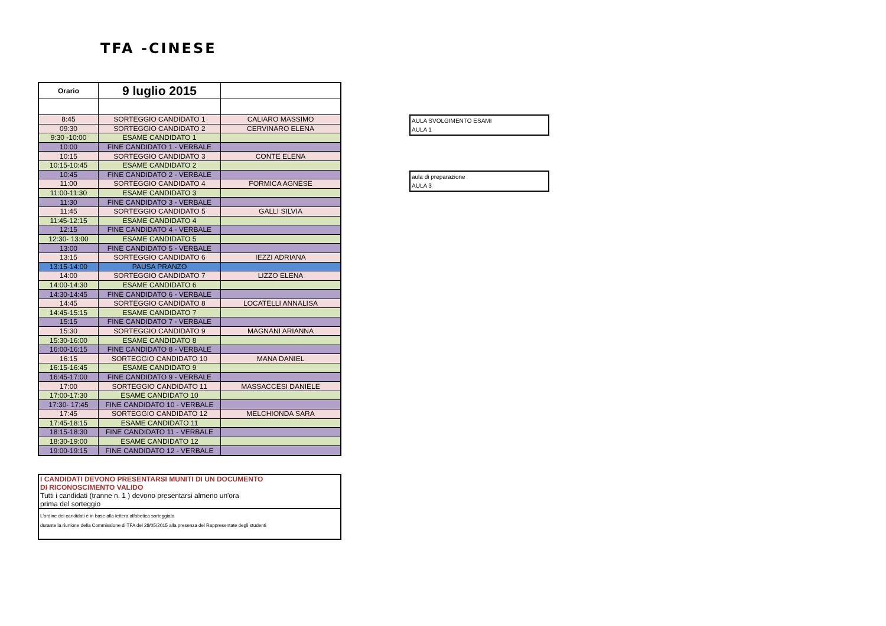TFA -CINESE
| Orario | 9 luglio 2015 | |
| --- | --- | --- |
| 8:45 | SORTEGGIO CANDIDATO 1 | CALIARO MASSIMO |
| 09:30 | SORTEGGIO CANDIDATO 2 | CERVINARO ELENA |
| 9:30 -10:00 | ESAME CANDIDATO 1 | |
| 10:00 | FINE CANDIDATO 1 - VERBALE | |
| 10:15 | SORTEGGIO CANDIDATO 3 | CONTE ELENA |
| 10:15-10:45 | ESAME CANDIDATO 2 | |
| 10:45 | FINE CANDIDATO 2 - VERBALE | |
| 11:00 | SORTEGGIO CANDIDATO 4 | FORMICA AGNESE |
| 11:00-11:30 | ESAME CANDIDATO 3 | |
| 11:30 | FINE CANDIDATO 3 - VERBALE | |
| 11:45 | SORTEGGIO CANDIDATO 5 | GALLI SILVIA |
| 11:45-12:15 | ESAME CANDIDATO 4 | |
| 12:15 | FINE CANDIDATO 4 - VERBALE | |
| 12:30- 13:00 | ESAME CANDIDATO 5 | |
| 13:00 | FINE CANDIDATO 5 - VERBALE | |
| 13:15 | SORTEGGIO CANDIDATO 6 | IEZZI ADRIANA |
| 13:15-14:00 | PAUSA PRANZO | |
| 14:00 | SORTEGGIO CANDIDATO 7 | LIZZO ELENA |
| 14:00-14:30 | ESAME CANDIDATO 6 | |
| 14:30-14:45 | FINE CANDIDATO 6 - VERBALE | |
| 14:45 | SORTEGGIO CANDIDATO 8 | LOCATELLI ANNALISA |
| 14:45-15:15 | ESAME CANDIDATO 7 | |
| 15:15 | FINE CANDIDATO 7 - VERBALE | |
| 15:30 | SORTEGGIO CANDIDATO 9 | MAGNANI ARIANNA |
| 15:30-16:00 | ESAME CANDIDATO 8 | |
| 16:00-16:15 | FINE CANDIDATO 8 - VERBALE | |
| 16:15 | SORTEGGIO CANDIDATO 10 | MANA DANIEL |
| 16:15-16:45 | ESAME CANDIDATO 9 | |
| 16:45-17:00 | FINE CANDIDATO 9 - VERBALE | |
| 17:00 | SORTEGGIO CANDIDATO 11 | MASSACCESI DANIELE |
| 17:00-17:30 | ESAME CANDIDATO 10 | |
| 17:30- 17:45 | FINE CANDIDATO 10 - VERBALE | |
| 17:45 | SORTEGGIO CANDIDATO 12 | MELCHIONDA SARA |
| 17:45-18:15 | ESAME CANDIDATO 11 | |
| 18:15-18:30 | FINE CANDIDATO 11 - VERBALE | |
| 18:30-19:00 | ESAME CANDIDATO 12 | |
| 19:00-19:15 | FINE CANDIDATO 12 - VERBALE | |
I CANDIDATI DEVONO PRESENTARSI MUNITI DI UN DOCUMENTO
DI RICONOSCIMENTO VALIDO
Tutti i candidati (tranne n. 1 ) devono presentarsi almeno un'ora
prima del sorteggio
L'ordine dei candidati è in base alla lettera alfabetica sorteggiata
durante la riunione della Commissione di TFA del 28/05/2015 alla presenza del Rappresentate degli studenti
AULA SVOLGIMENTO ESAMI
AULA 1
aula di preparazione
AULA 3